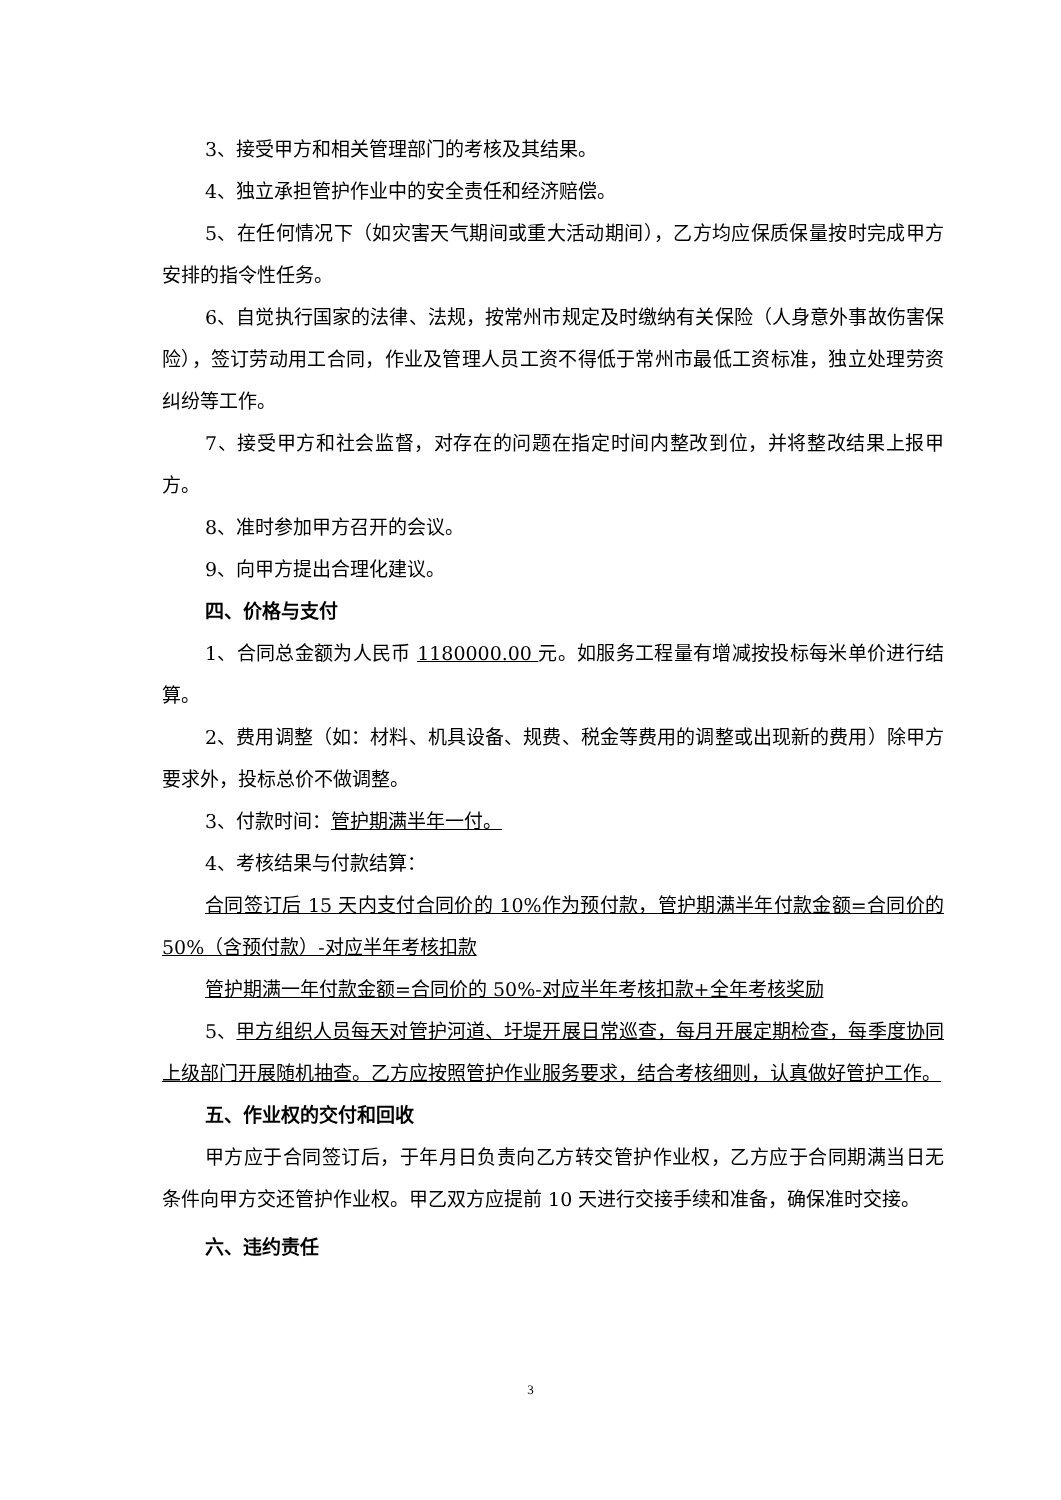3、接受甲方和相关管理部门的考核及其结果。
4、独立承担管护作业中的安全责任和经济赔偿。
5、在任何情况下（如灾害天气期间或重大活动期间），乙方均应保质保量按时完成甲方安排的指令性任务。
6、自觉执行国家的法律、法规，按常州市规定及时缴纳有关保险（人身意外事故伤害保险），签订劳动用工合同，作业及管理人员工资不得低于常州市最低工资标准，独立处理劳资纠纷等工作。
7、接受甲方和社会监督，对存在的问题在指定时间内整改到位，并将整改结果上报甲方。
8、准时参加甲方召开的会议。
9、向甲方提出合理化建议。
四、价格与支付
1、合同总金额为人民币 1180000.00 元。如服务工程量有增减按投标每米单价进行结算。
2、费用调整（如：材料、机具设备、规费、税金等费用的调整或出现新的费用）除甲方要求外，投标总价不做调整。
3、付款时间：管护期满半年一付。
4、考核结果与付款结算：
合同签订后 15 天内支付合同价的 10%作为预付款，管护期满半年付款金额=合同价的 50%（含预付款）-对应半年考核扣款
管护期满一年付款金额=合同价的 50%-对应半年考核扣款+全年考核奖励
5、甲方组织人员每天对管护河道、圩堤开展日常巡查，每月开展定期检查，每季度协同上级部门开展随机抽查。乙方应按照管护作业服务要求，结合考核细则，认真做好管护工作。
五、作业权的交付和回收
甲方应于合同签订后，于年月日负责向乙方转交管护作业权，乙方应于合同期满当日无条件向甲方交还管护作业权。甲乙双方应提前 10 天进行交接手续和准备，确保准时交接。
六、违约责任
3